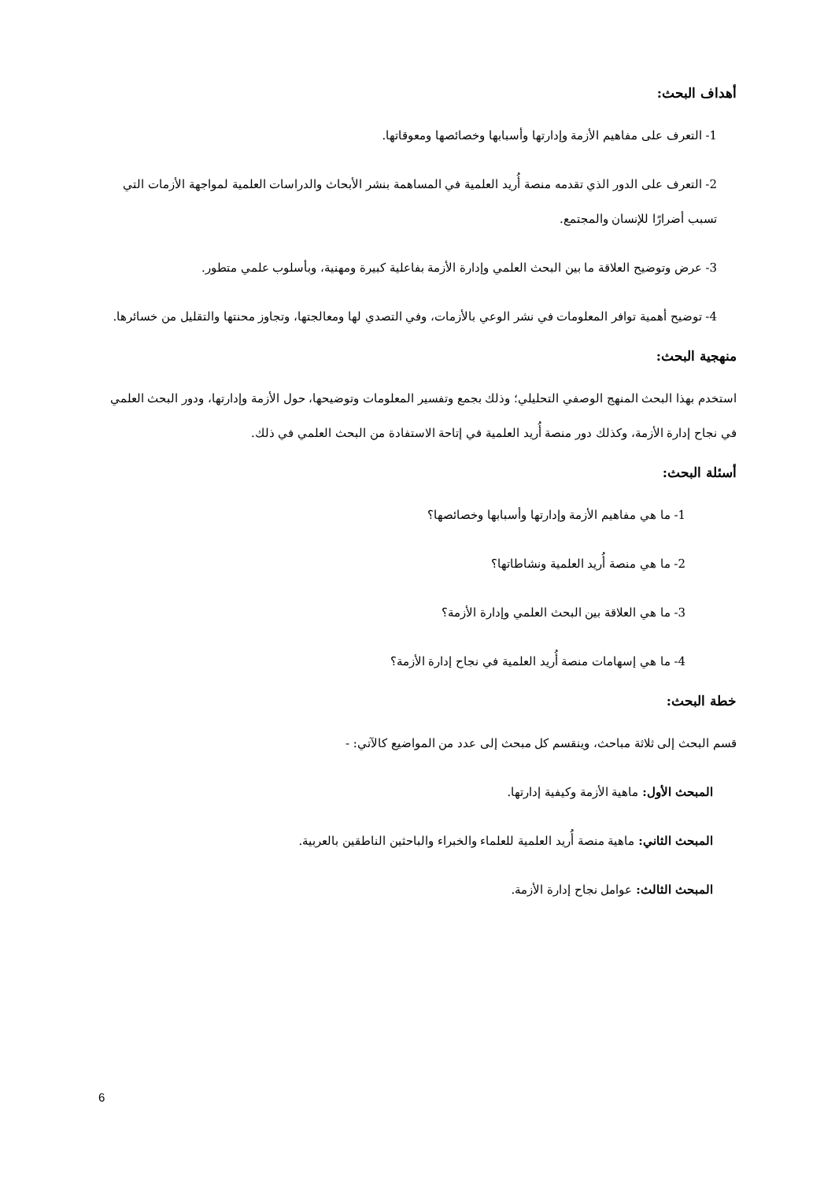أهداف البحث:
1- التعرف على مفاهيم الأزمة وإدارتها وأسبابها وخصائصها ومعوقاتها.
2- التعرف على الدور الذي تقدمه منصة أُريد العلمية في المساهمة بنشر الأبحاث والدراسات العلمية لمواجهة الأزمات التي تسبب أضرارًا للإنسان والمجتمع.
3- عرض وتوضيح العلاقة ما بين البحث العلمي وإدارة الأزمة بفاعلية كبيرة ومهنية، وبأسلوب علمي متطور.
4- توضيح أهمية توافر المعلومات في نشر الوعي بالأزمات، وفي التصدي لها ومعالجتها، وتجاوز محنتها والتقليل من خسائرها.
منهجية البحث:
استخدم بهذا البحث المنهج الوصفي التحليلي؛ وذلك بجمع وتفسير المعلومات وتوضيحها، حول الأزمة وإدارتها، ودور البحث العلمي في نجاح إدارة الأزمة، وكذلك دور منصة أُريد العلمية في إتاحة الاستفادة من البحث العلمي في ذلك.
أسئلة البحث:
1- ما هي مفاهيم الأزمة وإدارتها وأسبابها وخصائصها؟
2- ما هي منصة أُريد العلمية ونشاطاتها؟
3- ما هي العلاقة بين البحث العلمي وإدارة الأزمة؟
4- ما هي إسهامات منصة أُريد العلمية في نجاح إدارة الأزمة؟
خطة البحث:
قسم البحث إلى ثلاثة مباحث، وينقسم كل مبحث إلى عدد من المواضيع كالآتي: -
المبحث الأول: ماهية الأزمة وكيفية إدارتها.
المبحث الثاني: ماهية منصة أُريد العلمية للعلماء والخبراء والباحثين الناطقين بالعربية.
المبحث الثالث: عوامل نجاح إدارة الأزمة.
6